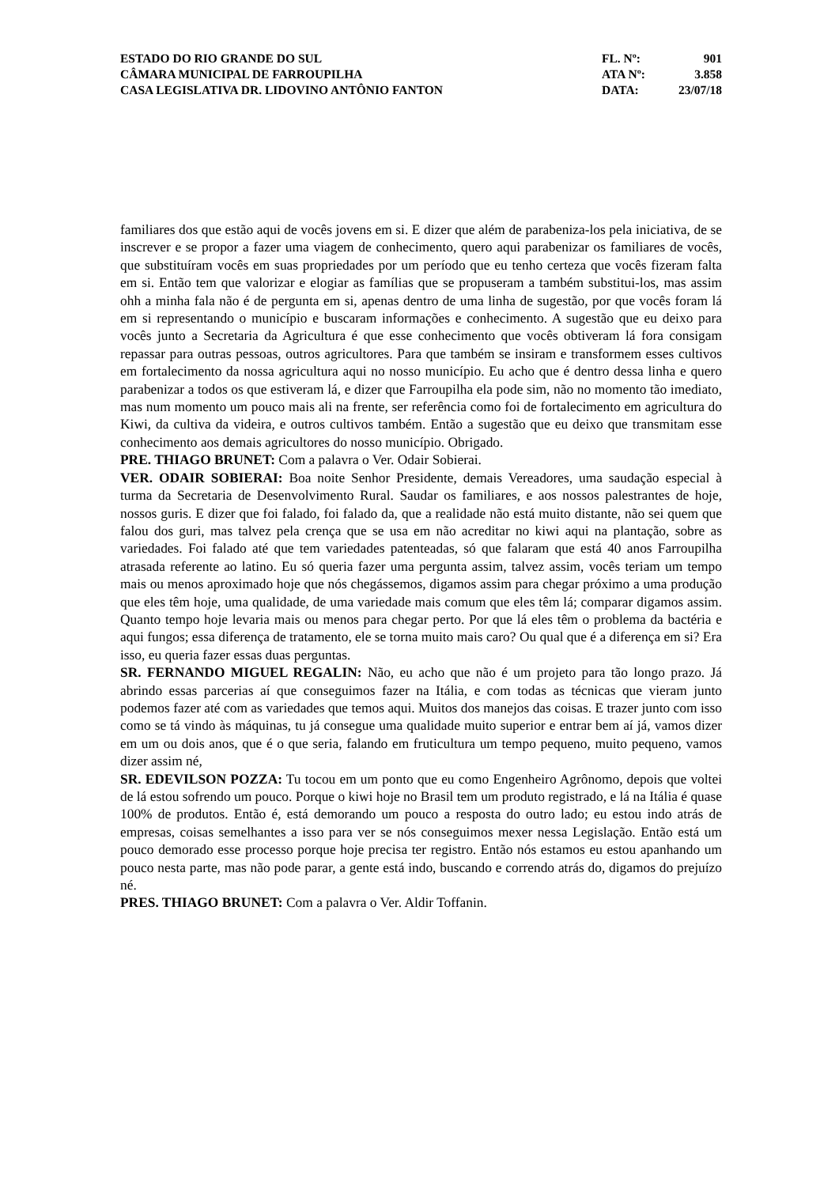ESTADO DO RIO GRANDE DO SUL
CÂMARA MUNICIPAL DE FARROUPILHA
CASA LEGISLATIVA DR. LIDOVINO ANTÔNIO FANTON
FL. Nº: 901
ATA Nº: 3.858
DATA: 23/07/18
familiares dos que estão aqui de vocês jovens em si. E dizer que além de parabeniza-los pela iniciativa, de se inscrever e se propor a fazer uma viagem de conhecimento, quero aqui parabenizar os familiares de vocês, que substituíram vocês em suas propriedades por um período que eu tenho certeza que vocês fizeram falta em si. Então tem que valorizar e elogiar as famílias que se propuseram a também substitui-los, mas assim ohh a minha fala não é de pergunta em si, apenas dentro de uma linha de sugestão, por que vocês foram lá em si representando o município e buscaram informações e conhecimento. A sugestão que eu deixo para vocês junto a Secretaria da Agricultura é que esse conhecimento que vocês obtiveram lá fora consigam repassar para outras pessoas, outros agricultores. Para que também se insiram e transformem esses cultivos em fortalecimento da nossa agricultura aqui no nosso município. Eu acho que é dentro dessa linha e quero parabenizar a todos os que estiveram lá, e dizer que Farroupilha ela pode sim, não no momento tão imediato, mas num momento um pouco mais ali na frente, ser referência como foi de fortalecimento em agricultura do Kiwi, da cultiva da videira, e outros cultivos também. Então a sugestão que eu deixo que transmitam esse conhecimento aos demais agricultores do nosso município. Obrigado.
PRE. THIAGO BRUNET: Com a palavra o Ver. Odair Sobierai.
VER. ODAIR SOBIERAI: Boa noite Senhor Presidente, demais Vereadores, uma saudação especial à turma da Secretaria de Desenvolvimento Rural. Saudar os familiares, e aos nossos palestrantes de hoje, nossos guris. E dizer que foi falado, foi falado da, que a realidade não está muito distante, não sei quem que falou dos guri, mas talvez pela crença que se usa em não acreditar no kiwi aqui na plantação, sobre as variedades. Foi falado até que tem variedades patenteadas, só que falaram que está 40 anos Farroupilha atrasada referente ao latino. Eu só queria fazer uma pergunta assim, talvez assim, vocês teriam um tempo mais ou menos aproximado hoje que nós chegássemos, digamos assim para chegar próximo a uma produção que eles têm hoje, uma qualidade, de uma variedade mais comum que eles têm lá; comparar digamos assim. Quanto tempo hoje levaria mais ou menos para chegar perto. Por que lá eles têm o problema da bactéria e aqui fungos; essa diferença de tratamento, ele se torna muito mais caro? Ou qual que é a diferença em si? Era isso, eu queria fazer essas duas perguntas.
SR. FERNANDO MIGUEL REGALIN: Não, eu acho que não é um projeto para tão longo prazo. Já abrindo essas parcerias aí que conseguimos fazer na Itália, e com todas as técnicas que vieram junto podemos fazer até com as variedades que temos aqui. Muitos dos manejos das coisas. E trazer junto com isso como se tá vindo às máquinas, tu já consegue uma qualidade muito superior e entrar bem aí já, vamos dizer em um ou dois anos, que é o que seria, falando em fruticultura um tempo pequeno, muito pequeno, vamos dizer assim né,
SR. EDEVILSON POZZA: Tu tocou em um ponto que eu como Engenheiro Agrônomo, depois que voltei de lá estou sofrendo um pouco. Porque o kiwi hoje no Brasil tem um produto registrado, e lá na Itália é quase 100% de produtos. Então é, está demorando um pouco a resposta do outro lado; eu estou indo atrás de empresas, coisas semelhantes a isso para ver se nós conseguimos mexer nessa Legislação. Então está um pouco demorado esse processo porque hoje precisa ter registro. Então nós estamos eu estou apanhando um pouco nesta parte, mas não pode parar, a gente está indo, buscando e correndo atrás do, digamos do prejuízo né.
PRES. THIAGO BRUNET: Com a palavra o Ver. Aldir Toffanin.